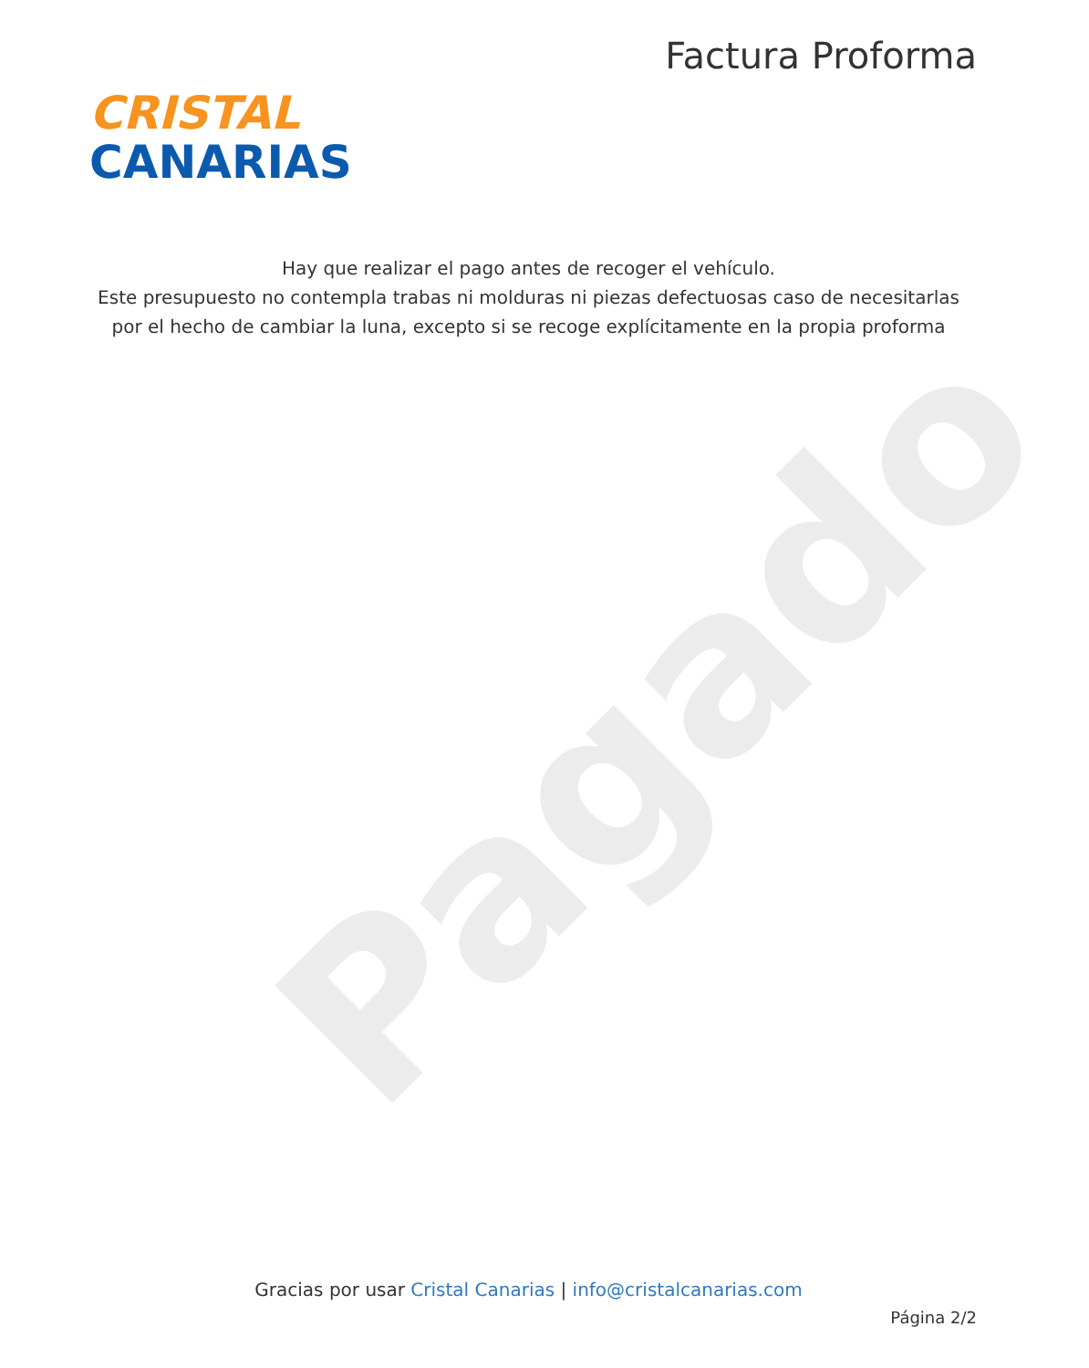Pagado
CRISTAL
CANARIAS
Factura Proforma
Hay que realizar el pago antes de recoger el vehículo.
Este presupuesto no contempla trabas ni molduras ni piezas defectuosas caso de necesitarlas
por el hecho de cambiar la luna, excepto si se recoge explícitamente en la propia proforma
Gracias por usar Cristal Canarias | info@cristalcanarias.com
Página 2/2